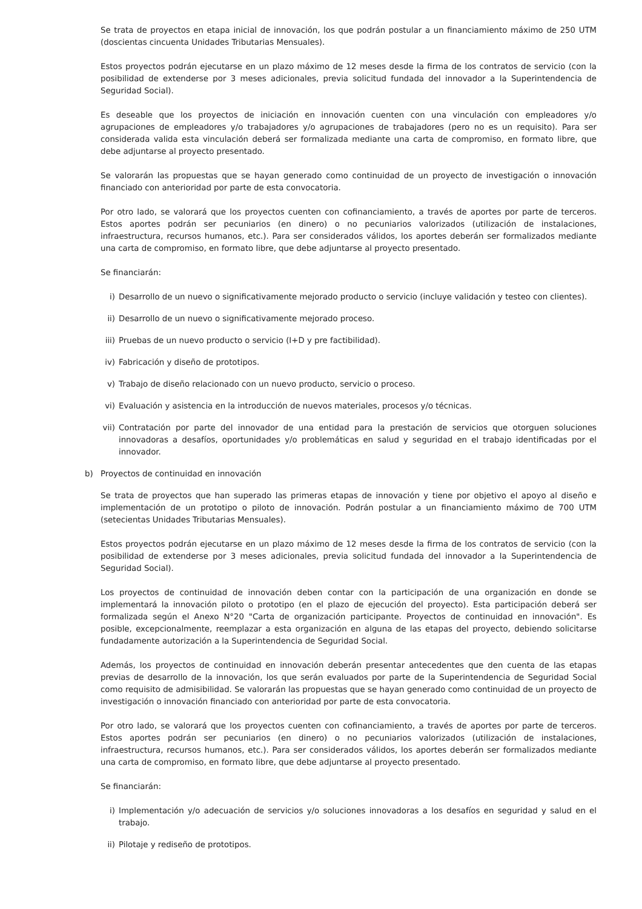Se trata de proyectos en etapa inicial de innovación, los que podrán postular a un financiamiento máximo de 250 UTM (doscientas cincuenta Unidades Tributarias Mensuales).
Estos proyectos podrán ejecutarse en un plazo máximo de 12 meses desde la firma de los contratos de servicio (con la posibilidad de extenderse por 3 meses adicionales, previa solicitud fundada del innovador a la Superintendencia de Seguridad Social).
Es deseable que los proyectos de iniciación en innovación cuenten con una vinculación con empleadores y/o agrupaciones de empleadores y/o trabajadores y/o agrupaciones de trabajadores (pero no es un requisito). Para ser considerada valida esta vinculación deberá ser formalizada mediante una carta de compromiso, en formato libre, que debe adjuntarse al proyecto presentado.
Se valorarán las propuestas que se hayan generado como continuidad de un proyecto de investigación o innovación financiado con anterioridad por parte de esta convocatoria.
Por otro lado, se valorará que los proyectos cuenten con cofinanciamiento, a través de aportes por parte de terceros. Estos aportes podrán ser pecuniarios (en dinero) o no pecuniarios valorizados (utilización de instalaciones, infraestructura, recursos humanos, etc.). Para ser considerados válidos, los aportes deberán ser formalizados mediante una carta de compromiso, en formato libre, que debe adjuntarse al proyecto presentado.
Se financiarán:
i) Desarrollo de un nuevo o significativamente mejorado producto o servicio (incluye validación y testeo con clientes).
ii) Desarrollo de un nuevo o significativamente mejorado proceso.
iii) Pruebas de un nuevo producto o servicio (I+D y pre factibilidad).
iv) Fabricación y diseño de prototipos.
v) Trabajo de diseño relacionado con un nuevo producto, servicio o proceso.
vi) Evaluación y asistencia en la introducción de nuevos materiales, procesos y/o técnicas.
vii) Contratación por parte del innovador de una entidad para la prestación de servicios que otorguen soluciones innovadoras a desafíos, oportunidades y/o problemáticas en salud y seguridad en el trabajo identificadas por el innovador.
b) Proyectos de continuidad en innovación
Se trata de proyectos que han superado las primeras etapas de innovación y tiene por objetivo el apoyo al diseño e implementación de un prototipo o piloto de innovación. Podrán postular a un financiamiento máximo de 700 UTM (setecientas Unidades Tributarias Mensuales).
Estos proyectos podrán ejecutarse en un plazo máximo de 12 meses desde la firma de los contratos de servicio (con la posibilidad de extenderse por 3 meses adicionales, previa solicitud fundada del innovador a la Superintendencia de Seguridad Social).
Los proyectos de continuidad de innovación deben contar con la participación de una organización en donde se implementará la innovación piloto o prototipo (en el plazo de ejecución del proyecto). Esta participación deberá ser formalizada según el Anexo N°20 "Carta de organización participante. Proyectos de continuidad en innovación". Es posible, excepcionalmente, reemplazar a esta organización en alguna de las etapas del proyecto, debiendo solicitarse fundadamente autorización a la Superintendencia de Seguridad Social.
Además, los proyectos de continuidad en innovación deberán presentar antecedentes que den cuenta de las etapas previas de desarrollo de la innovación, los que serán evaluados por parte de la Superintendencia de Seguridad Social como requisito de admisibilidad. Se valorarán las propuestas que se hayan generado como continuidad de un proyecto de investigación o innovación financiado con anterioridad por parte de esta convocatoria.
Por otro lado, se valorará que los proyectos cuenten con cofinanciamiento, a través de aportes por parte de terceros. Estos aportes podrán ser pecuniarios (en dinero) o no pecuniarios valorizados (utilización de instalaciones, infraestructura, recursos humanos, etc.). Para ser considerados válidos, los aportes deberán ser formalizados mediante una carta de compromiso, en formato libre, que debe adjuntarse al proyecto presentado.
Se financiarán:
i) Implementación y/o adecuación de servicios y/o soluciones innovadoras a los desafíos en seguridad y salud en el trabajo.
ii) Pilotaje y rediseño de prototipos.